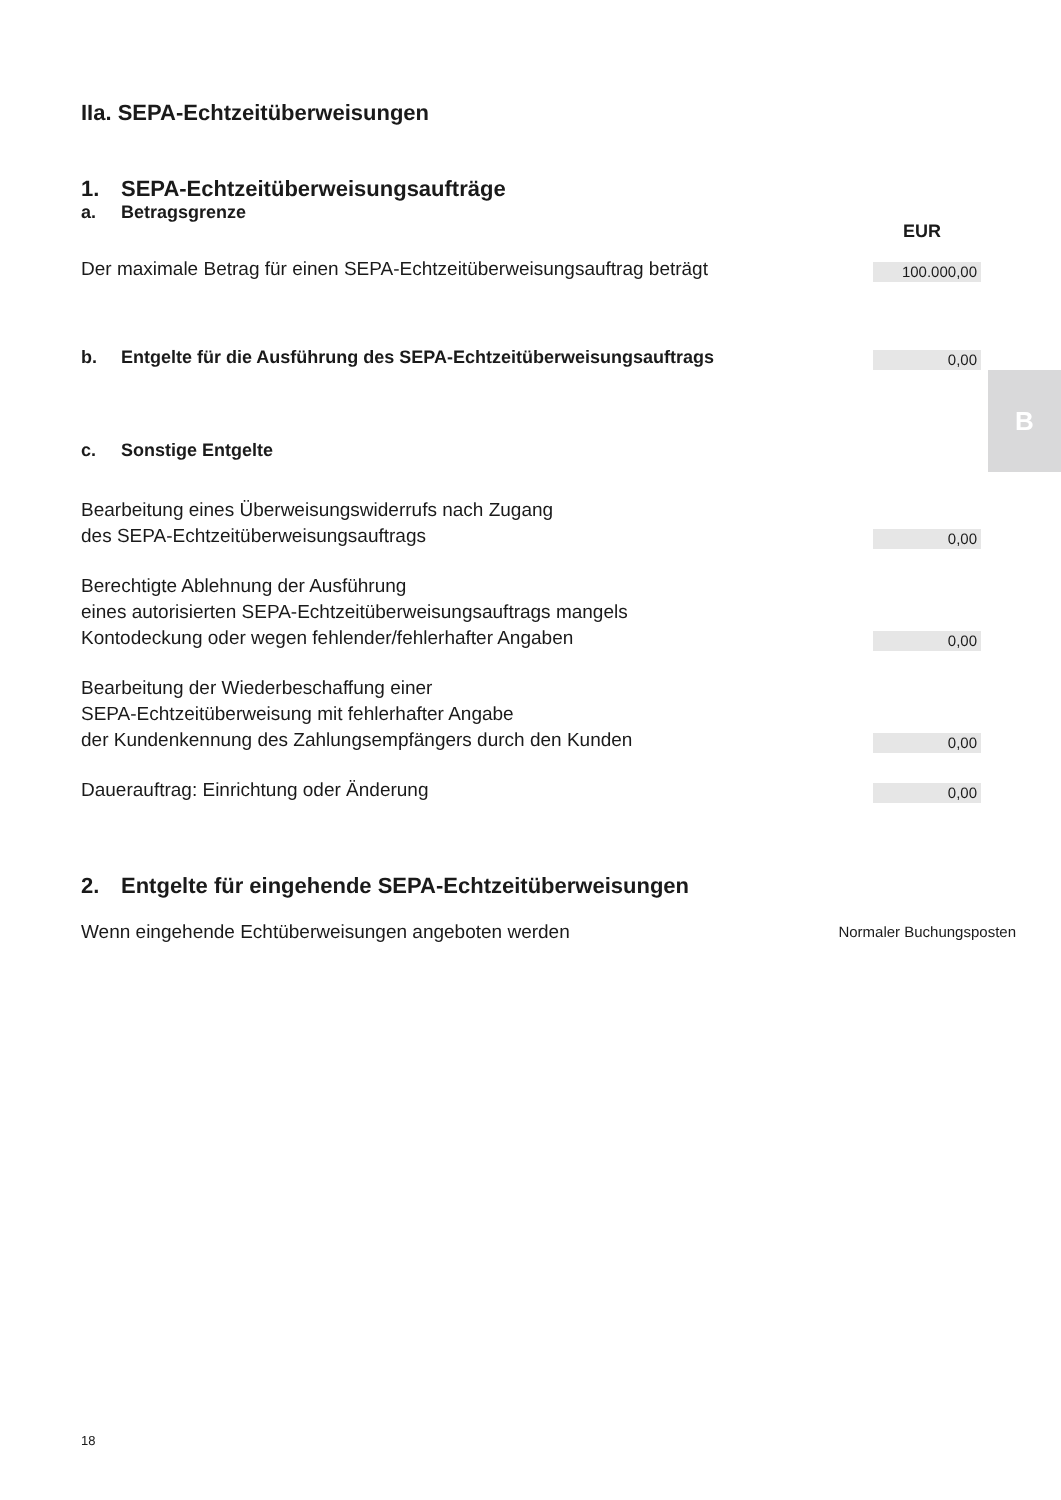B
IIa. SEPA-Echtzeitüberweisungen
1. SEPA-Echtzeitüberweisungsaufträge
a. Betragsgrenze
EUR
Der maximale Betrag für einen SEPA-Echtzeitüberweisungsauftrag beträgt 100.000,00
b. Entgelte für die Ausführung des SEPA-Echtzeitüberweisungsauftrags
0,00
c. Sonstige Entgelte
Bearbeitung eines Überweisungswiderrufs nach Zugang
des SEPA-Echtzeitüberweisungsauftrags 0,00
Berechtigte Ablehnung der Ausführung
eines autorisierten SEPA-Echtzeitüberweisungsauftrags mangels
Kontodeckung oder wegen fehlender/fehlerhafter Angaben 0,00
Bearbeitung der Wiederbeschaffung einer
SEPA-Echtzeitüberweisung mit fehlerhafter Angabe
der Kundenkennung des Zahlungsempfängers durch den Kunden 0,00
Dauerauftrag: Einrichtung oder Änderung 0,00
2. Entgelte für eingehende SEPA-Echtzeitüberweisungen
Wenn eingehende Echtüberweisungen angeboten werden Normaler Buchungsposten
18